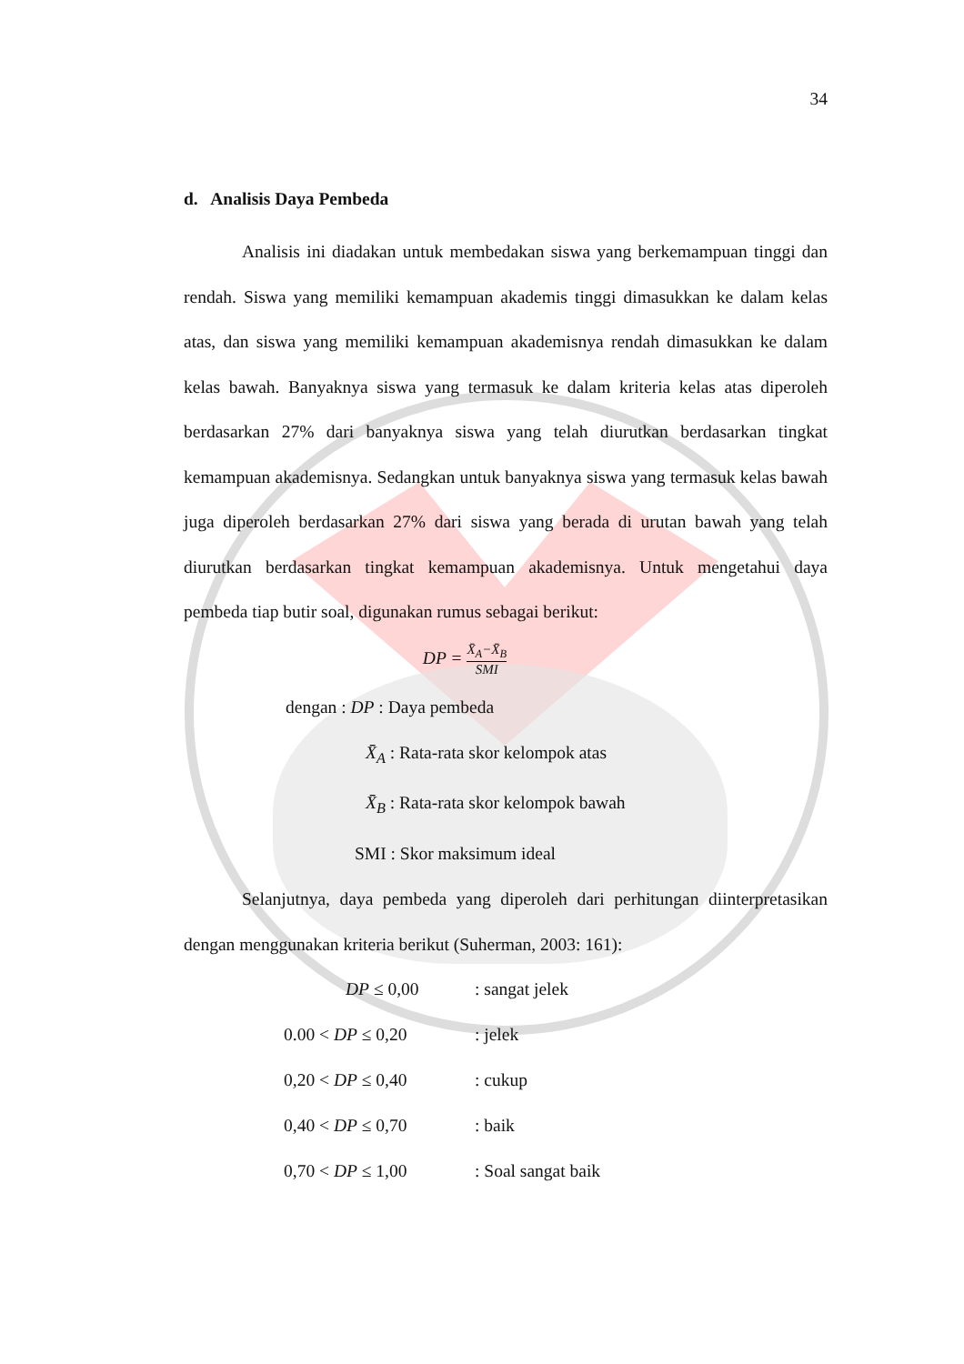34
d. Analisis Daya Pembeda
Analisis ini diadakan untuk membedakan siswa yang berkemampuan tinggi dan rendah. Siswa yang memiliki kemampuan akademis tinggi dimasukkan ke dalam kelas atas, dan siswa yang memiliki kemampuan akademisnya rendah dimasukkan ke dalam kelas bawah. Banyaknya siswa yang termasuk ke dalam kriteria kelas atas diperoleh berdasarkan 27% dari banyaknya siswa yang telah diurutkan berdasarkan tingkat kemampuan akademisnya. Sedangkan untuk banyaknya siswa yang termasuk kelas bawah juga diperoleh berdasarkan 27% dari siswa yang berada di urutan bawah yang telah diurutkan berdasarkan tingkat kemampuan akademisnya. Untuk mengetahui daya pembeda tiap butir soal, digunakan rumus sebagai berikut:
DP = X̄<sub>A</sub>−X̄<sub>B</sub> SMI
dengan : DP : Daya pembeda
X̄<sub>A</sub> : Rata-rata skor kelompok atas
X̄<sub>B</sub> : Rata-rata skor kelompok bawah
SMI : Skor maksimum ideal
Selanjutnya, daya pembeda yang diperoleh dari perhitungan diinterpretasikan dengan menggunakan kriteria berikut (Suherman, 2003: 161):
| DP ≤ 0,00 | : sangat jelek |
| 0.00 < DP ≤ 0,20 | : jelek |
| 0,20 < DP ≤ 0,40 | : cukup |
| 0,40 < DP ≤ 0,70 | : baik |
| 0,70 < DP ≤ 1,00 | : Soal sangat baik |